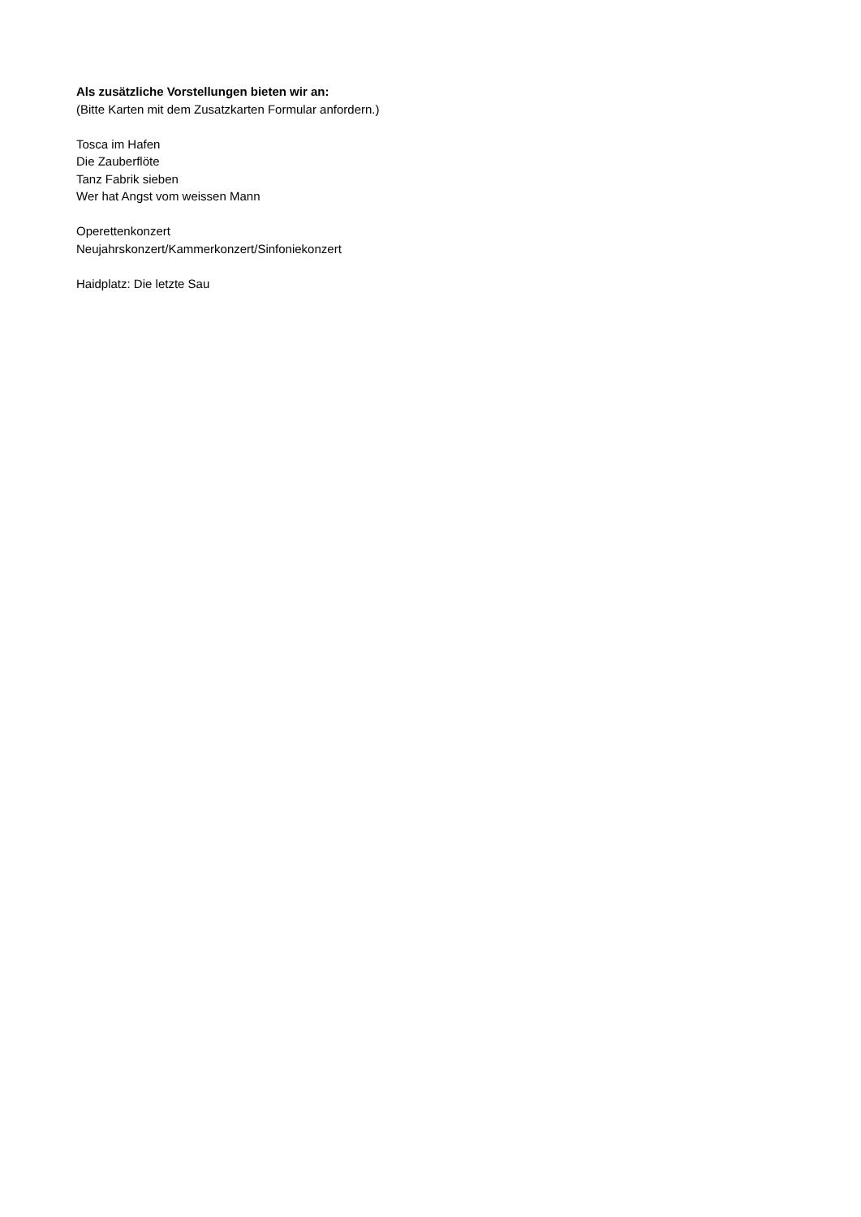Als zusätzliche Vorstellungen bieten wir an:
(Bitte Karten mit dem Zusatzkarten Formular anfordern.)
Tosca im Hafen
Die Zauberflöte
Tanz Fabrik sieben
Wer hat Angst vom weissen Mann
Operettenkonzert
Neujahrskonzert/Kammerkonzert/Sinfoniekonzert
Haidplatz: Die letzte Sau